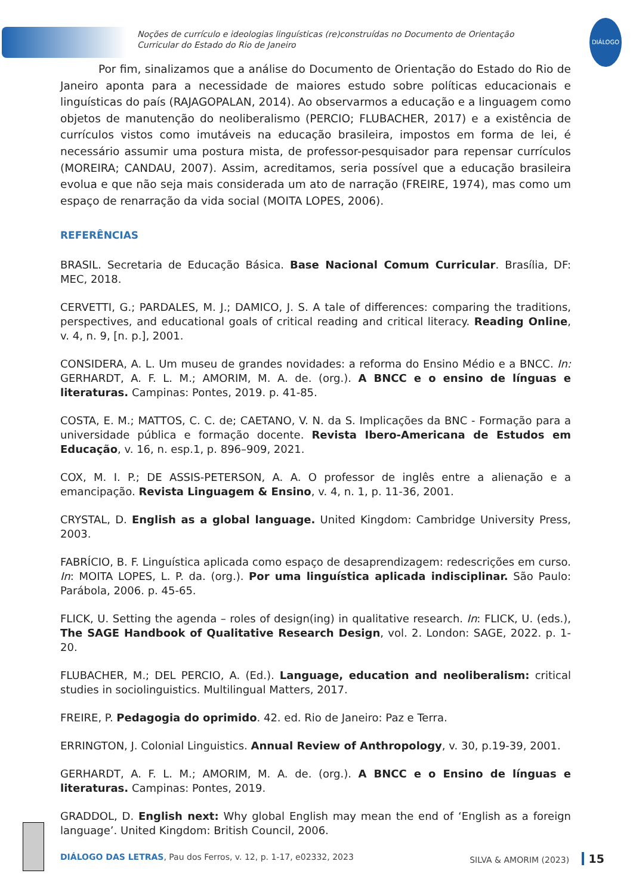Noções de currículo e ideologias linguísticas (re)construídas no Documento de Orientação
Curricular do Estado do Rio de Janeiro
DIÁLOGO
Por fim, sinalizamos que a análise do Documento de Orientação do Estado do Rio de Janeiro aponta para a necessidade de maiores estudo sobre políticas educacionais e linguísticas do país (RAJAGOPALAN, 2014). Ao observarmos a educação e a linguagem como objetos de manutenção do neoliberalismo (PERCIO; FLUBACHER, 2017) e a existência de currículos vistos como imutáveis na educação brasileira, impostos em forma de lei, é necessário assumir uma postura mista, de professor-pesquisador para repensar currículos (MOREIRA; CANDAU, 2007). Assim, acreditamos, seria possível que a educação brasileira evolua e que não seja mais considerada um ato de narração (FREIRE, 1974), mas como um espaço de renarração da vida social (MOITA LOPES, 2006).
REFERÊNCIAS
BRASIL. Secretaria de Educação Básica. Base Nacional Comum Curricular. Brasília, DF: MEC, 2018.
CERVETTI, G.; PARDALES, M. J.; DAMICO, J. S. A tale of differences: comparing the traditions, perspectives, and educational goals of critical reading and critical literacy. Reading Online, v. 4, n. 9, [n. p.], 2001.
CONSIDERA, A. L. Um museu de grandes novidades: a reforma do Ensino Médio e a BNCC. In: GERHARDT, A. F. L. M.; AMORIM, M. A. de. (org.). A BNCC e o ensino de línguas e literaturas. Campinas: Pontes, 2019. p. 41-85.
COSTA, E. M.; MATTOS, C. C. de; CAETANO, V. N. da S. Implicações da BNC - Formação para a universidade pública e formação docente. Revista Ibero-Americana de Estudos em Educação, v. 16, n. esp.1, p. 896–909, 2021.
COX, M. I. P.; DE ASSIS-PETERSON, A. A. O professor de inglês entre a alienação e a emancipação. Revista Linguagem & Ensino, v. 4, n. 1, p. 11-36, 2001.
CRYSTAL, D. English as a global language. United Kingdom: Cambridge University Press, 2003.
FABRÍCIO, B. F. Linguística aplicada como espaço de desaprendizagem: redescrições em curso. In: MOITA LOPES, L. P. da. (org.). Por uma linguística aplicada indisciplinar. São Paulo: Parábola, 2006. p. 45-65.
FLICK, U. Setting the agenda – roles of design(ing) in qualitative research. In: FLICK, U. (eds.), The SAGE Handbook of Qualitative Research Design, vol. 2. London: SAGE, 2022. p. 1-20.
FLUBACHER, M.; DEL PERCIO, A. (Ed.). Language, education and neoliberalism: critical studies in sociolinguistics. Multilingual Matters, 2017.
FREIRE, P. Pedagogia do oprimido. 42. ed. Rio de Janeiro: Paz e Terra.
ERRINGTON, J. Colonial Linguistics. Annual Review of Anthropology, v. 30, p.19-39, 2001.
GERHARDT, A. F. L. M.; AMORIM, M. A. de. (org.). A BNCC e o Ensino de línguas e literaturas. Campinas: Pontes, 2019.
GRADDOL, D. English next: Why global English may mean the end of ‘English as a foreign language’. United Kingdom: British Council, 2006.
DIÁLOGO DAS LETRAS, Pau dos Ferros, v. 12, p. 1-17, e02332, 2023 SILVA & AMORIM (2023) 15